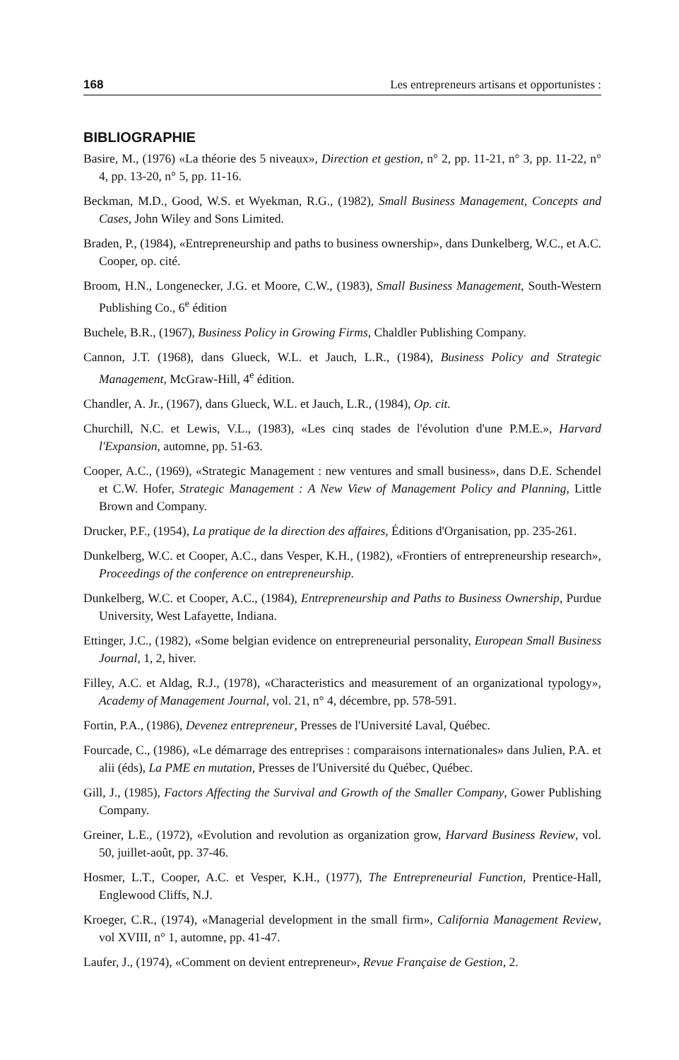168 Les entrepreneurs artisans et opportunistes :
BIBLIOGRAPHIE
Basire, M., (1976) «La théorie des 5 niveaux», Direction et gestion, n° 2, pp. 11-21, n° 3, pp. 11-22, n° 4, pp. 13-20, n° 5, pp. 11-16.
Beckman, M.D., Good, W.S. et Wyekman, R.G., (1982), Small Business Management, Concepts and Cases, John Wiley and Sons Limited.
Braden, P., (1984), «Entrepreneurship and paths to business ownership», dans Dunkelberg, W.C., et A.C. Cooper, op. cité.
Broom, H.N., Longenecker, J.G. et Moore, C.W., (1983), Small Business Management, South-Western Publishing Co., 6<sup>e</sup> édition
Buchele, B.R., (1967), Business Policy in Growing Firms, Chaldler Publishing Company.
Cannon, J.T. (1968), dans Glueck, W.L. et Jauch, L.R., (1984), Business Policy and Strategic Management, McGraw-Hill, 4<sup>e</sup> édition.
Chandler, A. Jr., (1967), dans Glueck, W.L. et Jauch, L.R., (1984), Op. cit.
Churchill, N.C. et Lewis, V.L., (1983), «Les cinq stades de l'évolution d'une P.M.E.», Harvard l'Expansion, automne, pp. 51-63.
Cooper, A.C., (1969), «Strategic Management : new ventures and small business», dans D.E. Schendel et C.W. Hofer, Strategic Management : A New View of Management Policy and Planning, Little Brown and Company.
Drucker, P.F., (1954), La pratique de la direction des affaires, Éditions d'Organisation, pp. 235-261.
Dunkelberg, W.C. et Cooper, A.C., dans Vesper, K.H., (1982), «Frontiers of entrepreneurship research», Proceedings of the conference on entrepreneurship.
Dunkelberg, W.C. et Cooper, A.C., (1984), Entrepreneurship and Paths to Business Ownership, Purdue University, West Lafayette, Indiana.
Ettinger, J.C., (1982), «Some belgian evidence on entrepreneurial personality, European Small Business Journal, 1, 2, hiver.
Filley, A.C. et Aldag, R.J., (1978), «Characteristics and measurement of an organizational typology», Academy of Management Journal, vol. 21, n° 4, décembre, pp. 578-591.
Fortin, P.A., (1986), Devenez entrepreneur, Presses de l'Université Laval, Québec.
Fourcade, C., (1986), «Le démarrage des entreprises : comparaisons internationales» dans Julien, P.A. et alii (éds), La PME en mutation, Presses de l'Université du Québec, Québec.
Gill, J., (1985), Factors Affecting the Survival and Growth of the Smaller Company, Gower Publishing Company.
Greiner, L.E., (1972), «Evolution and revolution as organization grow, Harvard Business Review, vol. 50, juillet-août, pp. 37-46.
Hosmer, L.T., Cooper, A.C. et Vesper, K.H., (1977), The Entrepreneurial Function, Prentice-Hall, Englewood Cliffs, N.J.
Kroeger, C.R., (1974), «Managerial development in the small firm», California Management Review, vol XVIII, n° 1, automne, pp. 41-47.
Laufer, J., (1974), «Comment on devient entrepreneur», Revue Française de Gestion, 2.